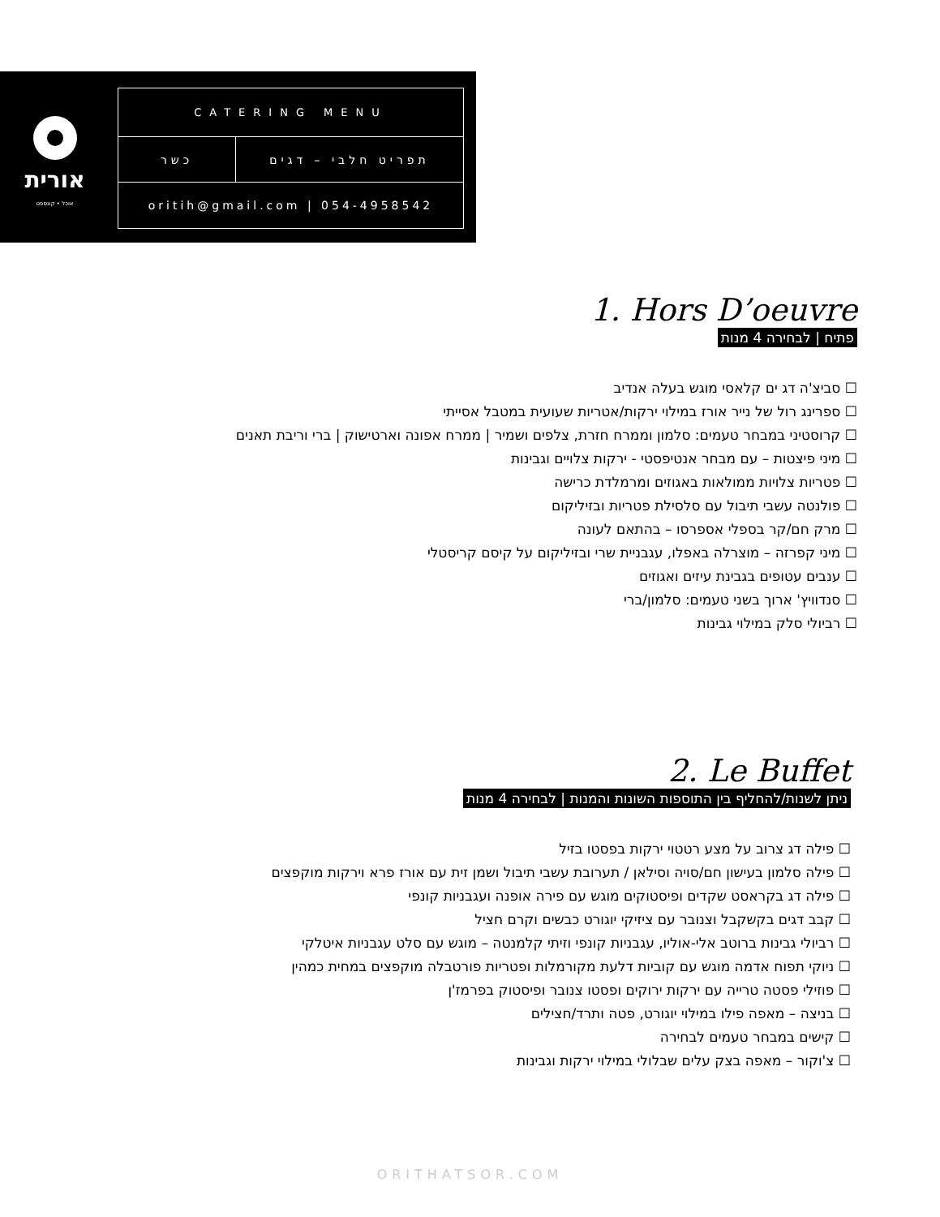אורית
אוכל • קונספט
CATERING MENU
תפריט חלבי – דגים כשר
oritih@gmail.com | 054-4958542
1. Hors D’oeuvre
פתיח | לבחירה 4 מנות
☐ סביצ'ה דג ים קלאסי מוגש בעלה אנדיב
☐ ספרינג רול של נייר אורז במילוי ירקות/אטריות שעועית במטבל אסייתי
☐ קרוסטיני במבחר טעמים: סלמון וממרח חזרת, צלפים ושמיר | ממרח אפונה וארטישוק | ברי וריבת תאנים
☐ מיני פיצטות – עם מבחר אנטיפסטי - ירקות צלויים וגבינות
☐ פטריות צלויות ממולאות באגוזים ומרמלדת כרישה
☐ פולנטה עשבי תיבול עם סלסילת פטריות ובזיליקום
☐ מרק חם/קר בספלי אספרסו – בהתאם לעונה
☐ מיני קפרזה – מוצרלה באפלו, עגבניית שרי ובזיליקום על קיסם קריסטלי
☐ ענבים עטופים בגבינת עיזים ואגוזים
☐ סנדוויץ' ארוך בשני טעמים: סלמון/ברי
☐ רביולי סלק במילוי גבינות
2. Le Buffet
ניתן לשנות/להחליף בין התוספות השונות והמנות | לבחירה 4 מנות
☐ פילה דג צרוב על מצע רטטוי ירקות בפסטו בזיל
☐ פילה סלמון בעישון חם/סויה וסילאן / תערובת עשבי תיבול ושמן זית עם אורז פרא וירקות מוקפצים
☐ פילה דג בקראסט שקדים ופיסטוקים מוגש עם פירה אופנה ועגבניות קונפי
☐ קבב דגים בקשקבל וצנובר עם ציזיקי יוגורט כבשים וקרם חציל
☐ רביולי גבינות ברוטב אלי-אוליו, עגבניות קונפי וזיתי קלמנטה – מוגש עם סלט עגבניות איטלקי
☐ ניוקי תפוח אדמה מוגש עם קוביות דלעת מקורמלות ופטריות פורטבלה מוקפצים במחית כמהין
☐ פוזילי פסטה טרייה עם ירקות ירוקים ופסטו צנובר ופיסטוק בפרמז'ן
☐ בניצה – מאפה פילו במילוי יוגורט, פטה ותרד/חצילים
☐ קישים במבחר טעמים לבחירה
☐ צ'וקור – מאפה בצק עלים שבלולי במילוי ירקות וגבינות
ORITHATSOR.COM